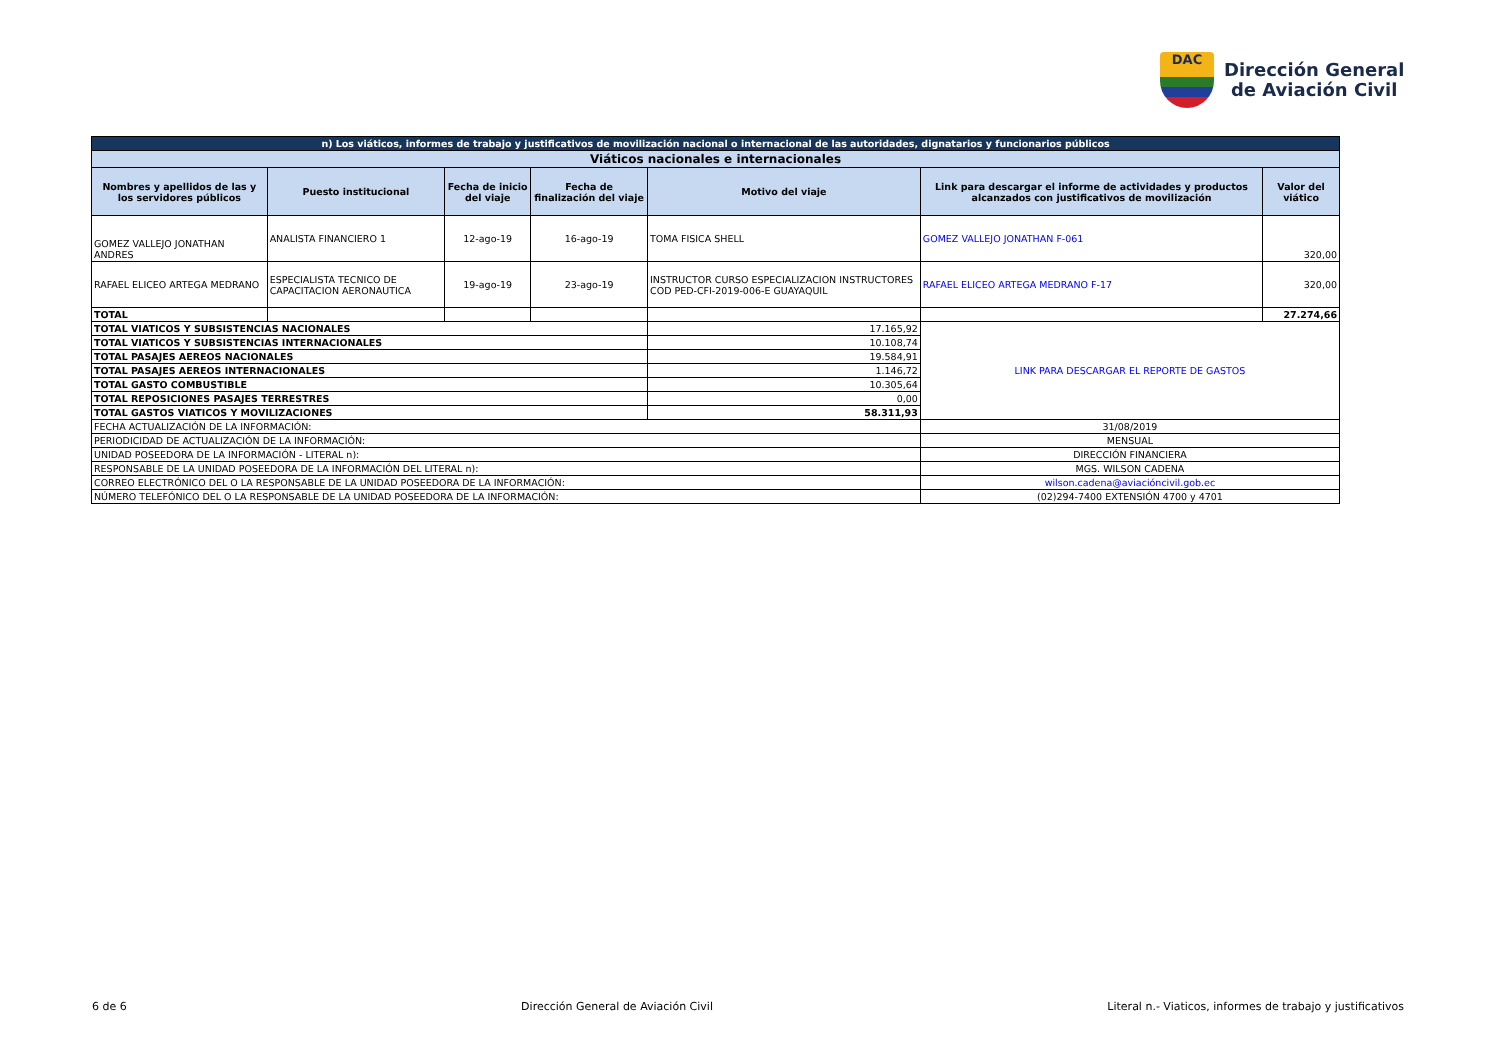DAC
Dirección General
de Aviación Civil
| n) Los viáticos, informes de trabajo y justificativos de movilización nacional o internacional de las autoridades, dignatarios y funcionarios públicos | | | | | | |
| Viáticos nacionales e internacionales | | | | | | |
| Nombres y apellidos de las y los servidores públicos | Puesto institucional | Fecha de inicio del viaje | Fecha de finalización del viaje | Motivo del viaje | Link para descargar el informe de actividades y productos alcanzados con justificativos de movilización | Valor del viático |
| GOMEZ VALLEJO JONATHAN ANDRES | ANALISTA FINANCIERO 1 | 12-ago-19 | 16-ago-19 | TOMA FISICA SHELL | GOMEZ VALLEJO JONATHAN F-061 | 320,00 |
| RAFAEL ELICEO ARTEGA MEDRANO | ESPECIALISTA TECNICO DE CAPACITACION AERONAUTICA | 19-ago-19 | 23-ago-19 | INSTRUCTOR CURSO ESPECIALIZACION INSTRUCTORES COD PED-CFI-2019-006-E GUAYAQUIL | RAFAEL ELICEO ARTEGA MEDRANO F-17 | 320,00 |
| TOTAL | | | | | | 27.274,66 |
| TOTAL VIATICOS Y SUBSISTENCIAS NACIONALES | | | | 17.165,92 | LINK PARA DESCARGAR EL REPORTE DE GASTOS | |
| TOTAL VIATICOS Y SUBSISTENCIAS INTERNACIONALES | | | | 10.108,74 | | |
| TOTAL PASAJES AEREOS NACIONALES | | | | 19.584,91 | | |
| TOTAL PASAJES AEREOS INTERNACIONALES | | | | 1.146,72 | | |
| TOTAL GASTO COMBUSTIBLE | | | | 10.305,64 | | |
| TOTAL REPOSICIONES PASAJES TERRESTRES | | | | 0,00 | | |
| TOTAL GASTOS VIATICOS Y MOVILIZACIONES | | | | 58.311,93 | | |
| FECHA ACTUALIZACIÓN DE LA INFORMACIÓN: | | | | | 31/08/2019 | |
| PERIODICIDAD DE ACTUALIZACIÓN DE LA INFORMACIÓN: | | | | | MENSUAL | |
| UNIDAD POSEEDORA DE LA INFORMACIÓN - LITERAL n): | | | | | DIRECCIÓN FINANCIERA | |
| RESPONSABLE DE LA UNIDAD POSEEDORA DE LA INFORMACIÓN DEL LITERAL n): | | | | | MGS. WILSON CADENA | |
| CORREO ELECTRÓNICO DEL O LA RESPONSABLE DE LA UNIDAD POSEEDORA DE LA INFORMACIÓN: | | | | | wilson.cadena@aviacióncivil.gob.ec | |
| NÚMERO TELEFÓNICO DEL O LA RESPONSABLE DE LA UNIDAD POSEEDORA DE LA INFORMACIÓN: | | | | | (02)294-7400 EXTENSIÓN 4700 y 4701 | |
6 de 6 Dirección General de Aviación Civil Literal n.- Viaticos, informes de trabajo y justificativos